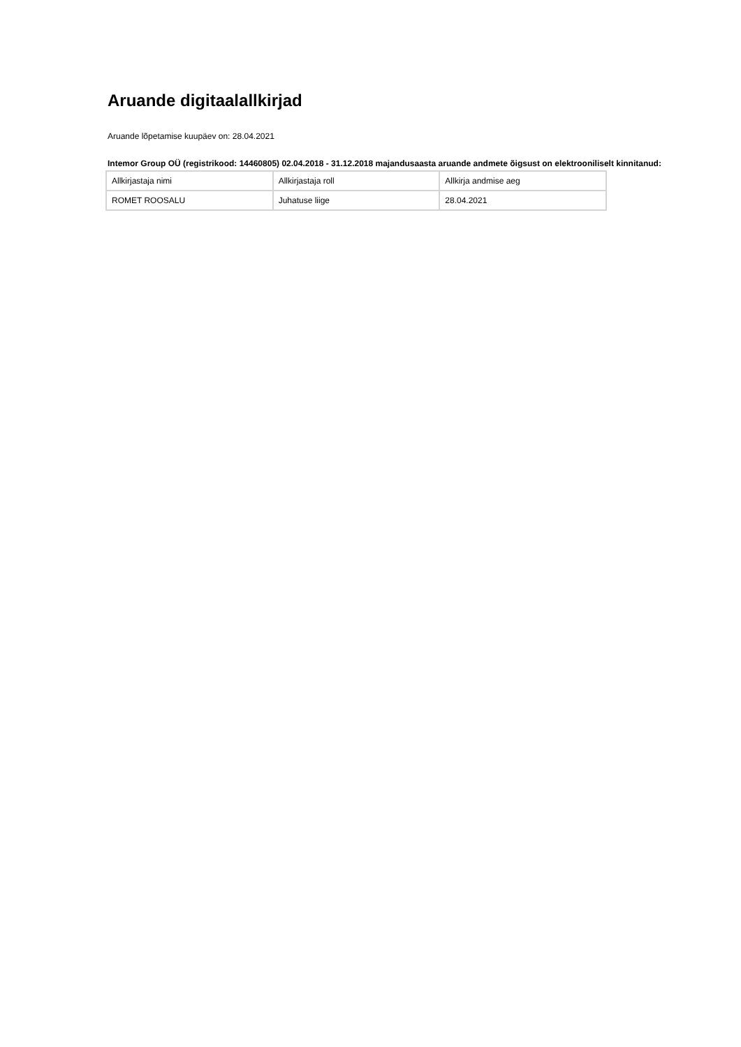Aruande digitaalallkirjad
Aruande lõpetamise kuupäev on: 28.04.2021
Intemor Group OÜ (registrikood: 14460805) 02.04.2018 - 31.12.2018 majandusaasta aruande andmete õigsust on elektrooniliselt kinnitanud:
| Allkirjastaja nimi | Allkirjastaja roll | Allkirja andmise aeg |
| ROMET ROOSALU | Juhatuse liige | 28.04.2021 |